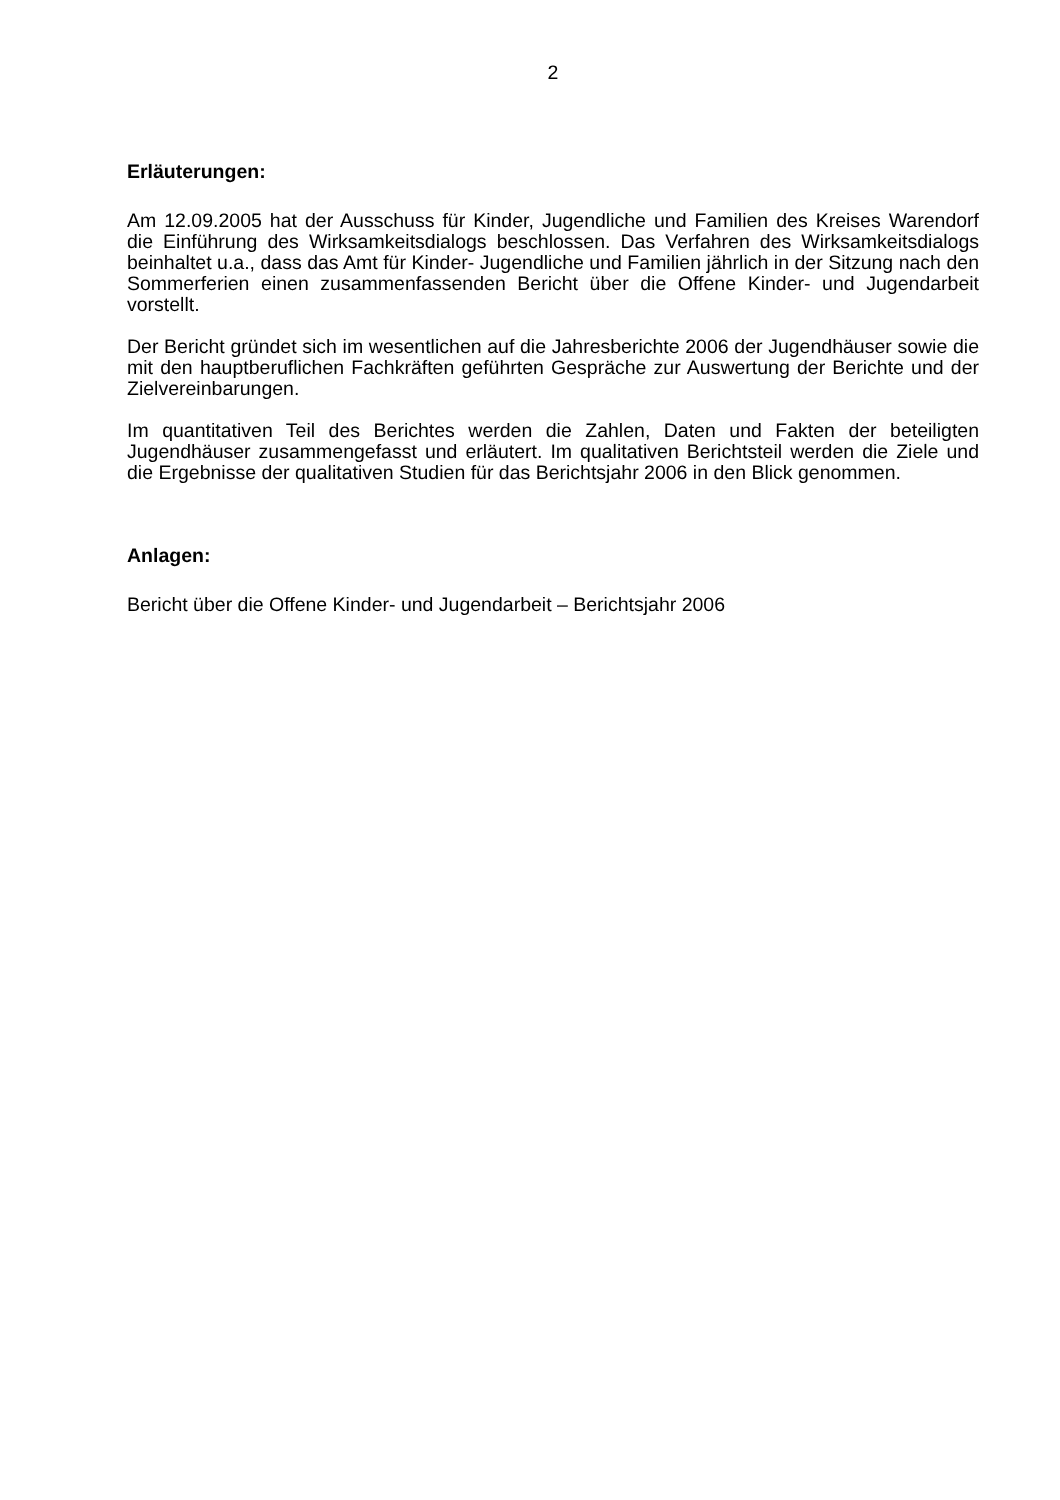2
Erläuterungen:
Am 12.09.2005 hat der Ausschuss für Kinder, Jugendliche und Familien des Kreises Warendorf die Einführung des Wirksamkeitsdialogs beschlossen. Das Verfahren des Wirksamkeitsdialogs beinhaltet u.a., dass das Amt für Kinder- Jugendliche und Familien jährlich in der Sitzung nach den Sommerferien einen zusammenfassenden Bericht über die Offene Kinder- und Jugendarbeit vorstellt.
Der Bericht gründet sich im wesentlichen auf die Jahresberichte 2006 der Jugendhäuser sowie die mit den hauptberuflichen Fachkräften geführten Gespräche zur Auswertung der Berichte und der Zielvereinbarungen.
Im quantitativen Teil des Berichtes werden die Zahlen, Daten und Fakten der beteiligten Jugendhäuser zusammengefasst und erläutert. Im qualitativen Berichtsteil werden die Ziele und die Ergebnisse der qualitativen Studien für das Berichtsjahr 2006 in den Blick genommen.
Anlagen:
Bericht über die Offene Kinder- und Jugendarbeit – Berichtsjahr 2006